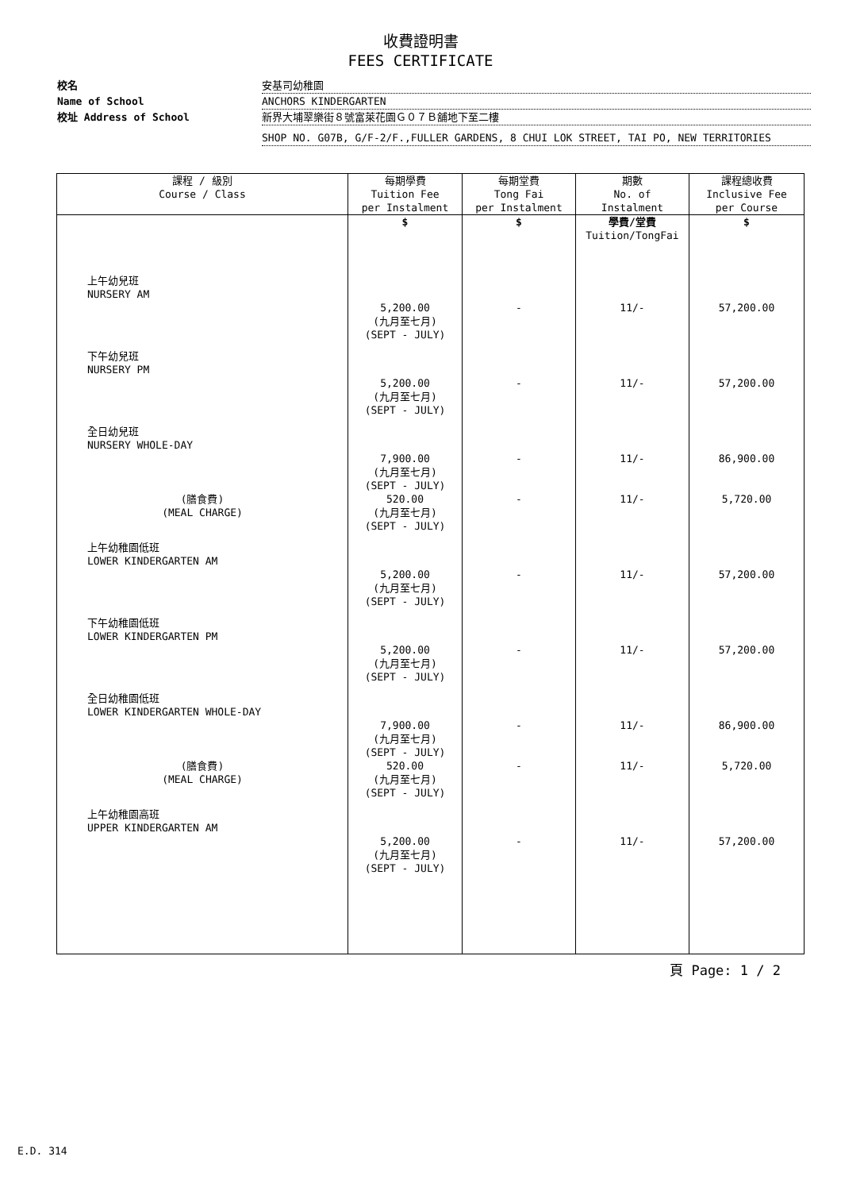收費證明書
FEES CERTIFICATE
校名 安基司幼稚園
Name of School ANCHORS KINDERGARTEN
校址 Address of School 新界大埔翠樂街８號富萊花園Ｇ０７Ｂ舖地下至二樓
SHOP NO. G07B, G/F-2/F.,FULLER GARDENS, 8 CHUI LOK STREET, TAI PO, NEW TERRITORIES
| 課程 / 級別 Course / Class | 每期學費 Tuition Fee per Instalment | 每期堂費 Tong Fai per Instalment | 期數 No. of Instalment | 課程總收費 Inclusive Fee per Course |
| --- | --- | --- | --- | --- |
| | $ | $ | 學費/堂費 Tuition/TongFai | $ |
| 上午幼兒班 NURSERY AM | | | | |
| | 5,200.00 (九月至七月) (SEPT - JULY) | - | 11/- | 57,200.00 |
| 下午幼兒班 NURSERY PM | | | | |
| | 5,200.00 (九月至七月) (SEPT - JULY) | - | 11/- | 57,200.00 |
| 全日幼兒班 NURSERY WHOLE-DAY | | | | |
| | 7,900.00 (九月至七月) (SEPT - JULY) | - | 11/- | 86,900.00 |
| (膳食費) (MEAL CHARGE) | 520.00 (九月至七月) (SEPT - JULY) | - | 11/- | 5,720.00 |
| 上午幼稚園低班 LOWER KINDERGARTEN AM | | | | |
| | 5,200.00 (九月至七月) (SEPT - JULY) | - | 11/- | 57,200.00 |
| 下午幼稚園低班 LOWER KINDERGARTEN PM | | | | |
| | 5,200.00 (九月至七月) (SEPT - JULY) | - | 11/- | 57,200.00 |
| 全日幼稚園低班 LOWER KINDERGARTEN WHOLE-DAY | | | | |
| | 7,900.00 (九月至七月) (SEPT - JULY) | - | 11/- | 86,900.00 |
| (膳食費) (MEAL CHARGE) | 520.00 (九月至七月) (SEPT - JULY) | - | 11/- | 5,720.00 |
| 上午幼稚園高班 UPPER KINDERGARTEN AM | | | | |
| | 5,200.00 (九月至七月) (SEPT - JULY) | - | 11/- | 57,200.00 |
頁 Page: 1 / 2
E.D. 314